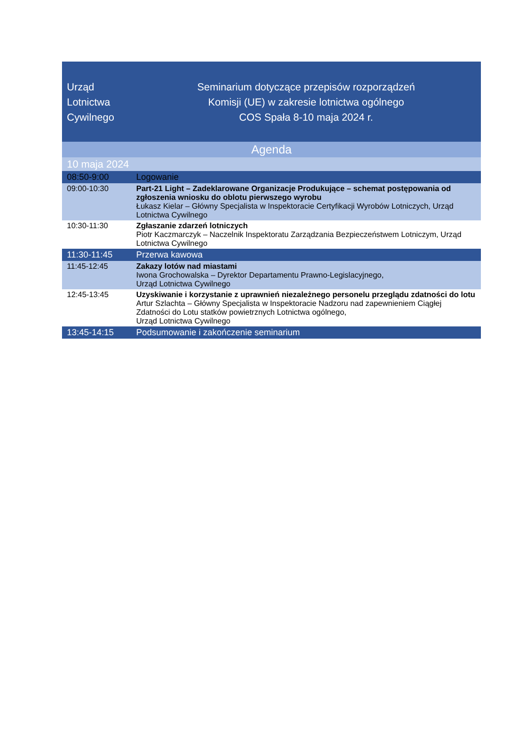| Urząd Lotnictwa Cywilnego | Seminarium dotyczące przepisów rozporządzeń Komisji (UE) w zakresie lotnictwa ogólnego COS Spała 8-10 maja 2024 r. |
| --- | --- |
| Agenda | |
| 10 maja 2024 | |
| 08:50-9:00 | Logowanie |
| 09:00-10:30 | Part-21 Light – Zadeklarowane Organizacje Produkujące – schemat postępowania od zgłoszenia wniosku do oblotu pierwszego wyrobu Łukasz Kielar – Główny Specjalista w Inspektoracie Certyfikacji Wyrobów Lotniczych, Urząd Lotnictwa Cywilnego |
| 10:30-11:30 | Zgłaszanie zdarzeń lotniczych Piotr Kaczmarczyk – Naczelnik Inspektoratu Zarządzania Bezpieczeństwem Lotniczym, Urząd Lotnictwa Cywilnego |
| 11:30-11:45 | Przerwa kawowa |
| 11:45-12:45 | Zakazy lotów nad miastami Iwona Grochowalska – Dyrektor Departamentu Prawno-Legislacyjnego, Urząd Lotnictwa Cywilnego |
| 12:45-13:45 | Uzyskiwanie i korzystanie z uprawnień niezależnego personelu przeglądu zdatności do lotu Artur Szlachta – Główny Specjalista w Inspektoracie Nadzoru nad zapewnieniem Ciągłej Zdatności do Lotu statków powietrznych Lotnictwa ogólnego, Urząd Lotnictwa Cywilnego |
| 13:45-14:15 | Podsumowanie i zakończenie seminarium |